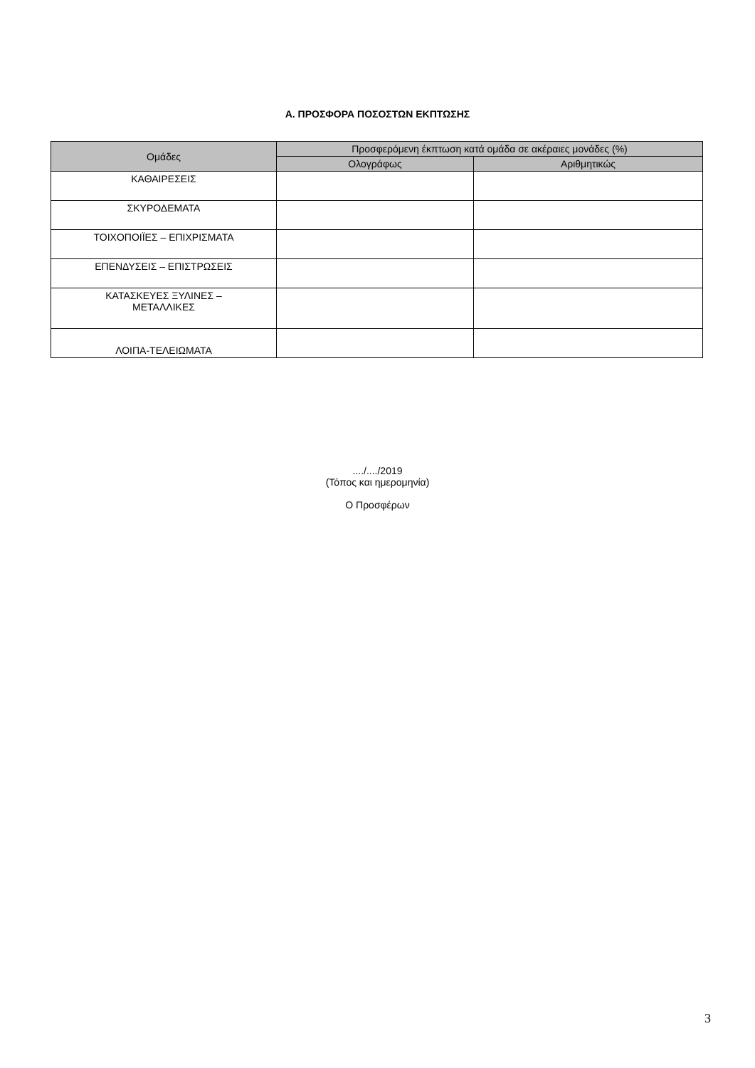Α. ΠΡΟΣΦΟΡΑ ΠΟΣΟΣΤΩΝ ΕΚΠΤΩΣΗΣ
| Ομάδες | Προσφερόμενη έκπτωση κατά ομάδα σε ακέραιες μονάδες (%) | |
| --- | --- | --- |
| | Ολογράφως | Αριθμητικώς |
| ΚΑΘΑΙΡΕΣΕΙΣ | | |
| ΣΚΥΡΟΔΕΜΑΤΑ | | |
| ΤΟΙΧΟΠΟΙΪΕΣ – ΕΠΙΧΡΙΣΜΑΤΑ | | |
| ΕΠΕΝΔΥΣΕΙΣ – ΕΠΙΣΤΡΩΣΕΙΣ | | |
| ΚΑΤΑΣΚΕΥΕΣ ΞΥΛΙΝΕΣ – ΜΕΤΑΛΛΙΚΕΣ | | |
| ΛΟΙΠΑ-ΤΕΛΕΙΩΜΑΤΑ | | |
..../..../2019
(Τόπος και ημερομηνία)
Ο Προσφέρων
3